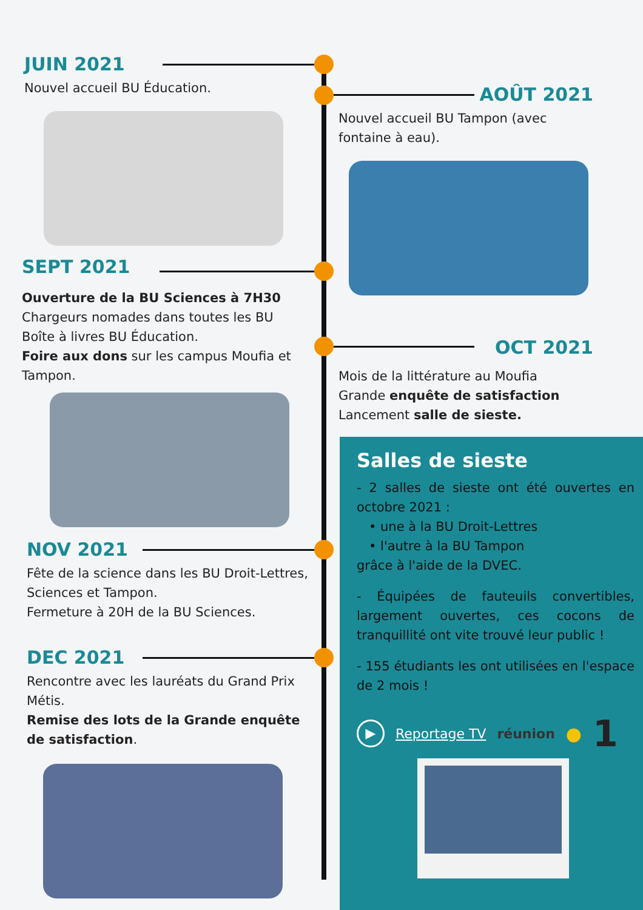JUIN 2021
Nouvel accueil BU Éducation.
AOÛT 2021
Nouvel accueil BU Tampon (avec fontaine à eau).
SEPT 2021
Ouverture de la BU Sciences à 7H30
Chargeurs nomades dans toutes les BU
Boîte à livres BU Éducation.
Foire aux dons sur les campus Moufia et Tampon.
OCT 2021
Mois de la littérature au Moufia
Grande enquête de satisfaction
Lancement salle de sieste.
NOV 2021
Fête de la science dans les BU Droit-Lettres, Sciences et Tampon.
Fermeture à 20H de la BU Sciences.
DEC 2021
Rencontre avec les lauréats du Grand Prix Métis.
Remise des lots de la Grande enquête de satisfaction.
Salles de sieste
- 2 salles de sieste ont été ouvertes en octobre 2021 :
• une à la BU Droit-Lettres
• l'autre à la BU Tampon
grâce à l'aide de la DVEC.
- Équipées de fauteuils convertibles, largement ouvertes, ces cocons de tranquillité ont vite trouvé leur public !
- 155 étudiants les ont utilisées en l'espace de 2 mois !
▶ Reportage TV réunion ● 1